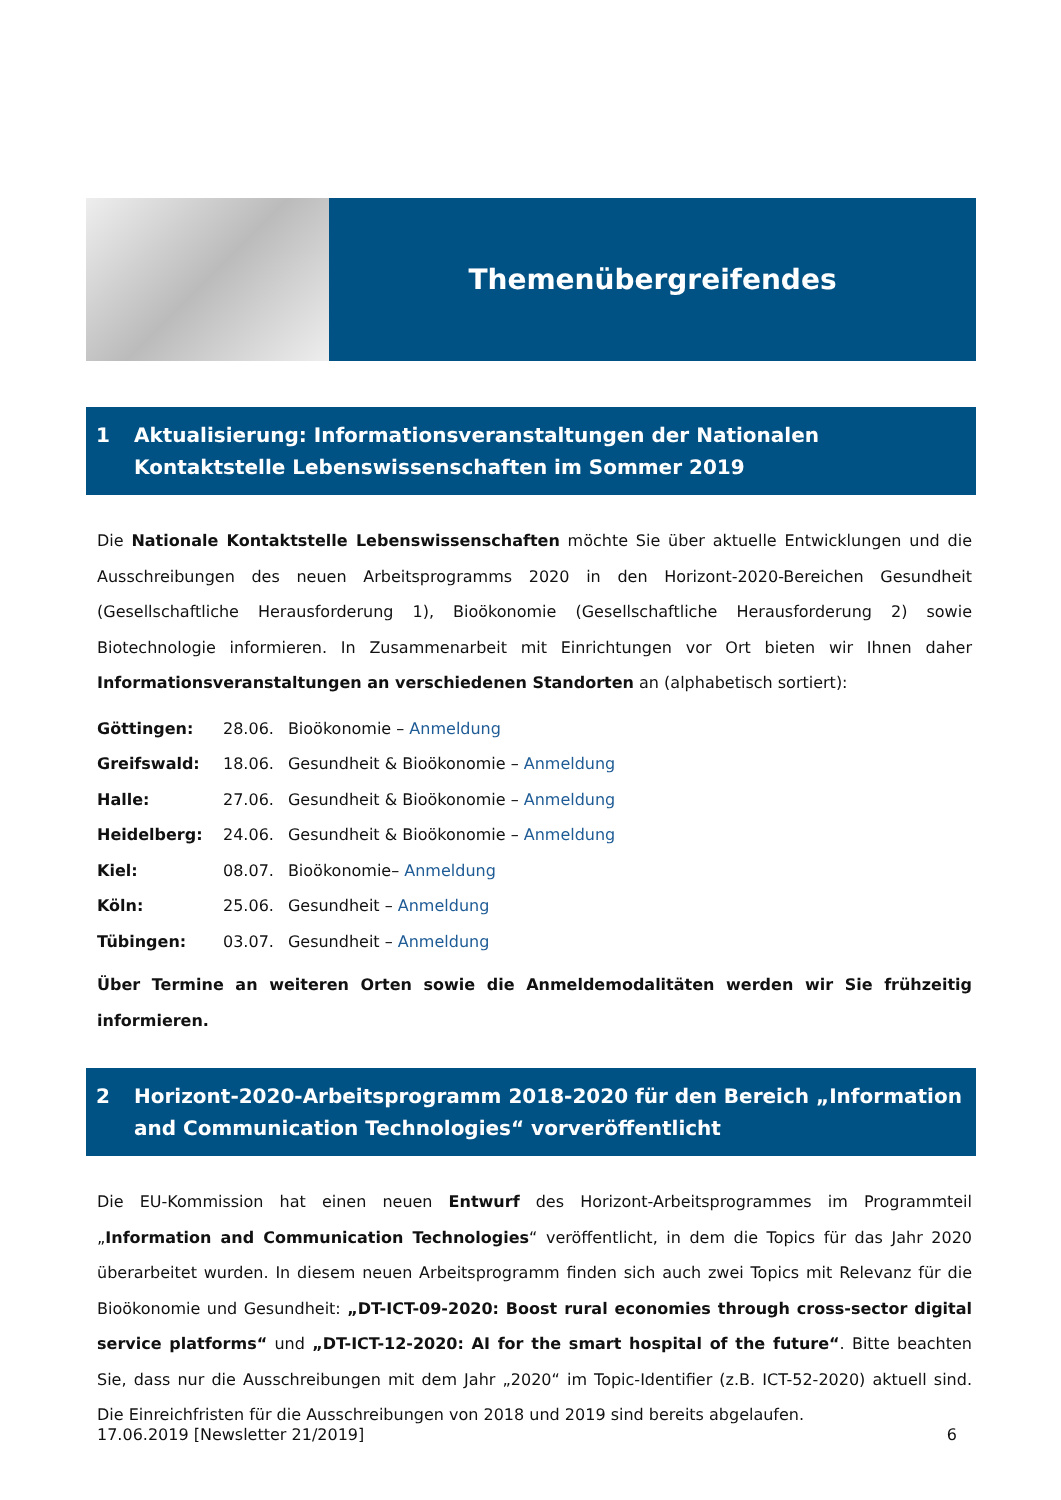Themenübergreifendes
1 Aktualisierung: Informationsveranstaltungen der Nationalen Kontaktstelle Lebenswissenschaften im Sommer 2019
Die Nationale Kontaktstelle Lebenswissenschaften möchte Sie über aktuelle Entwicklungen und die Ausschreibungen des neuen Arbeitsprogramms 2020 in den Horizont-2020-Bereichen Gesundheit (Gesellschaftliche Herausforderung 1), Bioökonomie (Gesellschaftliche Herausforderung 2) sowie Biotechnologie informieren. In Zusammenarbeit mit Einrichtungen vor Ort bieten wir Ihnen daher Informationsveranstaltungen an verschiedenen Standorten an (alphabetisch sortiert):
| Göttingen: | 28.06. | Bioökonomie – Anmeldung |
| Greifswald: | 18.06. | Gesundheit & Bioökonomie – Anmeldung |
| Halle: | 27.06. | Gesundheit & Bioökonomie – Anmeldung |
| Heidelberg: | 24.06. | Gesundheit & Bioökonomie – Anmeldung |
| Kiel: | 08.07. | Bioökonomie– Anmeldung |
| Köln: | 25.06. | Gesundheit – Anmeldung |
| Tübingen: | 03.07. | Gesundheit – Anmeldung |
Über Termine an weiteren Orten sowie die Anmeldemodalitäten werden wir Sie frühzeitig informieren.
2 Horizont-2020-Arbeitsprogramm 2018-2020 für den Bereich „Information and Communication Technologies“ vorveröffentlicht
Die EU-Kommission hat einen neuen Entwurf des Horizont-Arbeitsprogrammes im Programmteil „Information and Communication Technologies“ veröffentlicht, in dem die Topics für das Jahr 2020 überarbeitet wurden. In diesem neuen Arbeitsprogramm finden sich auch zwei Topics mit Relevanz für die Bioökonomie und Gesundheit: „DT-ICT-09-2020: Boost rural economies through cross-sector digital service platforms“ und „DT-ICT-12-2020: AI for the smart hospital of the future“. Bitte beachten Sie, dass nur die Ausschreibungen mit dem Jahr „2020“ im Topic-Identifier (z.B. ICT-52-2020) aktuell sind. Die Einreichfristen für die Ausschreibungen von 2018 und 2019 sind bereits abgelaufen.
17.06.2019 [Newsletter 21/2019] 6